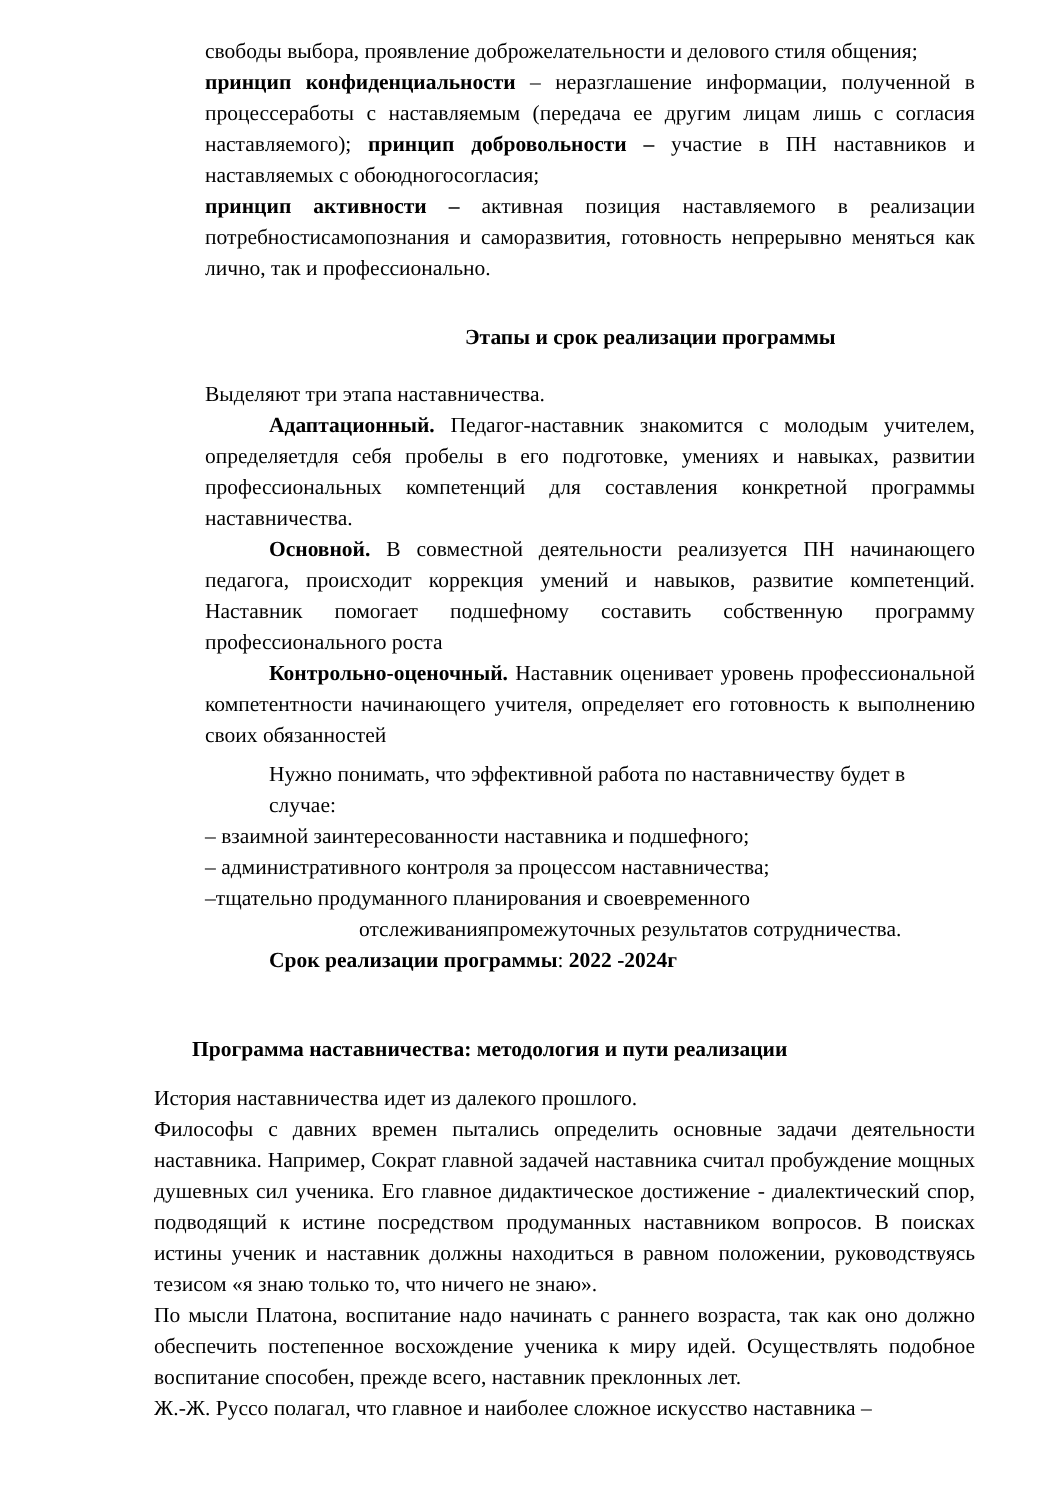свободы выбора, проявление доброжелательности и делового стиля общения;
принцип конфиденциальности – неразглашение информации, полученной в процессеработы с наставляемым (передача ее другим лицам лишь с согласия наставляемого); принцип добровольности – участие в ПН наставников и наставляемых с обоюдногосогласия;
принцип активности – активная позиция наставляемого в реализации потребностисамопознания и саморазвития, готовность непрерывно меняться как лично, так и профессионально.
Этапы и срок реализации программы
Выделяют три этапа наставничества.
Адаптационный. Педагог-наставник знакомится с молодым учителем, определяетдля себя пробелы в его подготовке, умениях и навыках, развитии профессиональных компетенций для составления конкретной программы наставничества.
Основной. В совместной деятельности реализуется ПН начинающего педагога, происходит коррекция умений и навыков, развитие компетенций. Наставник помогает подшефному составить собственную программу профессионального роста
Контрольно-оценочный. Наставник оценивает уровень профессиональной компетентности начинающего учителя, определяет его готовность к выполнению своих обязанностей
Нужно понимать, что эффективной работа по наставничеству будет в случае:
– взаимной заинтересованности наставника и подшефного;
– административного контроля за процессом наставничества;
–тщательно продуманного планирования и своевременного
отслеживанияпромежуточных результатов сотрудничества.
Срок реализации программы: 2022 -2024г
Программа наставничества: методология и пути реализации
История наставничества идет из далекого прошлого.
Философы с давних времен пытались определить основные задачи деятельности наставника. Например, Сократ главной задачей наставника считал пробуждение мощных душевных сил ученика. Его главное дидактическое достижение - диалектический спор, подводящий к истине посредством продуманных наставником вопросов. В поисках истины ученик и наставник должны находиться в равном положении, руководствуясь тезисом «я знаю только то, что ничего не знаю».
По мысли Платона, воспитание надо начинать с раннего возраста, так как оно должно обеспечить постепенное восхождение ученика к миру идей. Осуществлять подобное воспитание способен, прежде всего, наставник преклонных лет.
Ж.-Ж. Руссо полагал, что главное и наиболее сложное искусство наставника –